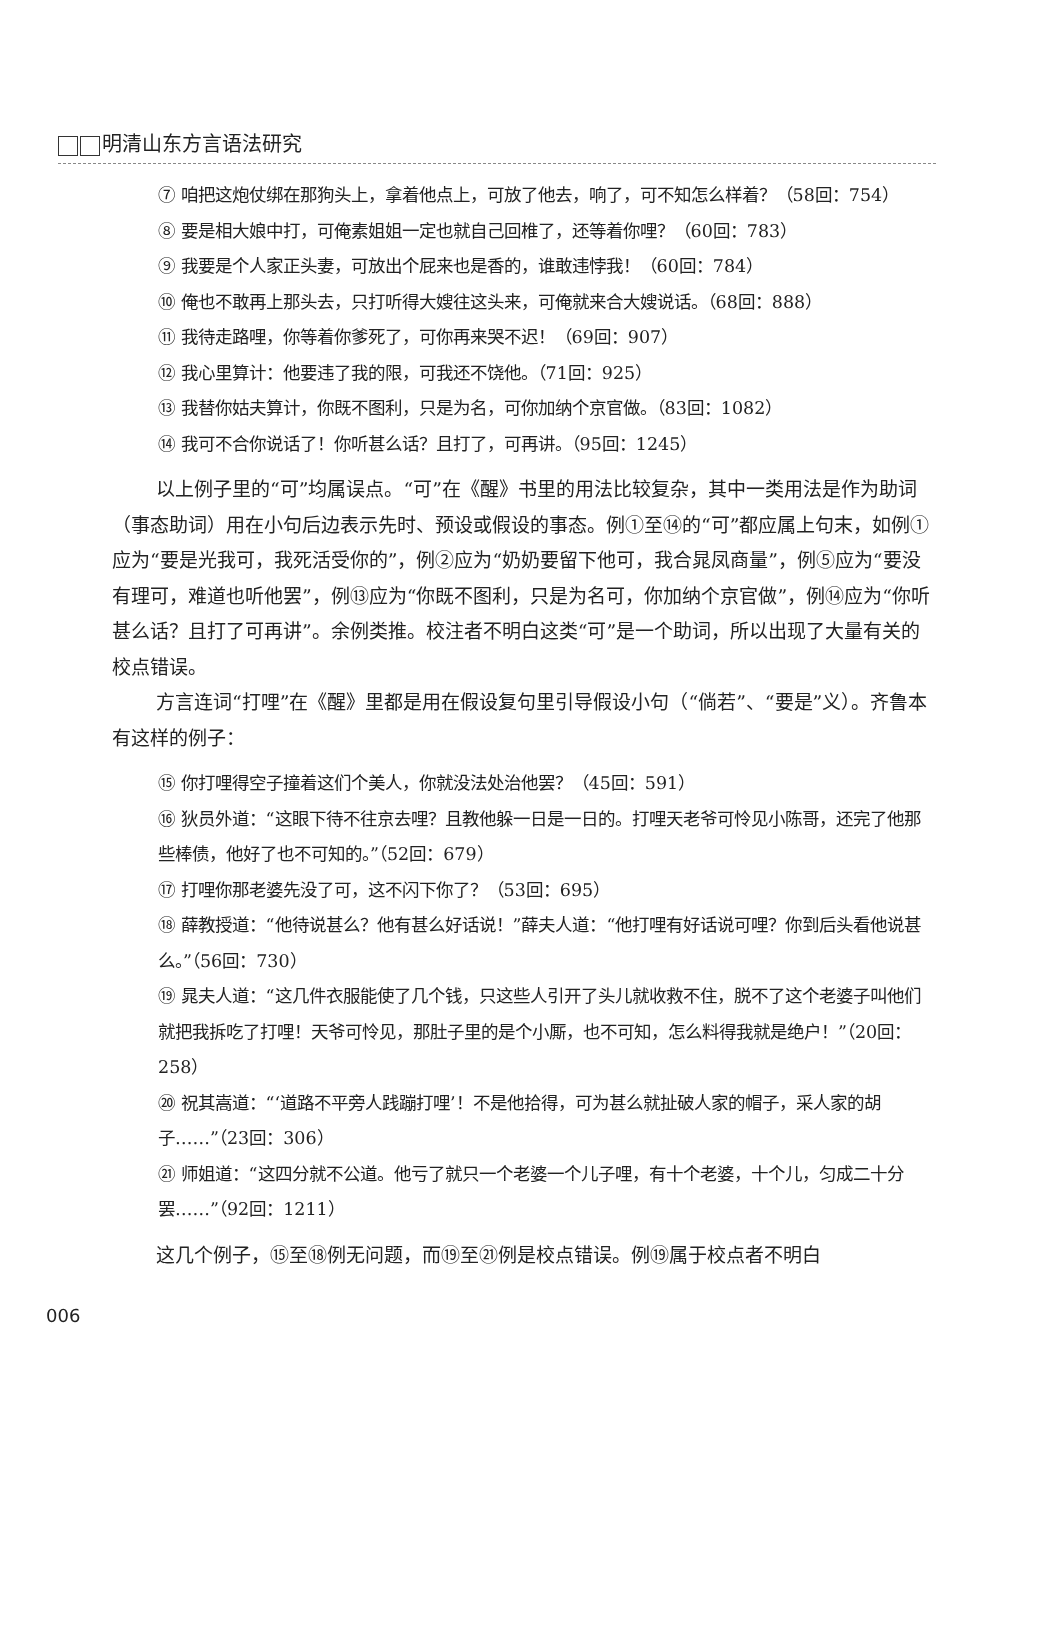明清山东方言语法研究
⑦ 咱把这炮仗绑在那狗头上，拿着他点上，可放了他去，响了，可不知怎么样着？（58回：754）
⑧ 要是相大娘中打，可俺素姐姐一定也就自己回椎了，还等着你哩？（60回：783）
⑨ 我要是个人家正头妻，可放出个屁来也是香的，谁敢违悖我！（60回：784）
⑩ 俺也不敢再上那头去，只打听得大嫂往这头来，可俺就来合大嫂说话。（68回：888）
⑪ 我待走路哩，你等着你爹死了，可你再来哭不迟！（69回：907）
⑫ 我心里算计：他要违了我的限，可我还不饶他。（71回：925）
⑬ 我替你姑夫算计，你既不图利，只是为名，可你加纳个京官做。（83回：1082）
⑭ 我可不合你说话了！你听甚么话？且打了，可再讲。（95回：1245）
以上例子里的“可”均属误点。“可”在《醒》书里的用法比较复杂，其中一类用法是作为助词（事态助词）用在小句后边表示先时、预设或假设的事态。例①至⑭的“可”都应属上句末，如例①应为“要是光我可，我死活受你的”，例②应为“奶奶要留下他可，我合晁凤商量”，例⑤应为“要没有理可，难道也听他罢”，例⑬应为“你既不图利，只是为名可，你加纳个京官做”，例⑭应为“你听甚么话？且打了可再讲”。余例类推。校注者不明白这类“可”是一个助词，所以出现了大量有关的校点错误。
方言连词“打哩”在《醒》里都是用在假设复句里引导假设小句（“倘若”、“要是”义）。齐鲁本有这样的例子：
⑮ 你打哩得空子撞着这们个美人，你就没法处治他罢？（45回：591）
⑯ 狄员外道：“这眼下待不往京去哩？且教他躲一日是一日的。打哩天老爷可怜见小陈哥，还完了他那些棒债，他好了也不可知的。”（52回：679）
⑰ 打哩你那老婆先没了可，这不闪下你了？（53回：695）
⑱ 薛教授道：“他待说甚么？他有甚么好话说！”薛夫人道：“他打哩有好话说可哩？你到后头看他说甚么。”（56回：730）
⑲ 晁夫人道：“这几件衣服能使了几个钱，只这些人引开了头儿就收救不住，脱不了这个老婆子叫他们就把我拆吃了打哩！天爷可怜见，那肚子里的是个小厮，也不可知，怎么料得我就是绝户！”（20回：258）
⑳ 祝其嵩道：“‘道路不平旁人践蹦打哩’！不是他拾得，可为甚么就扯破人家的帽子，采人家的胡子……”（23回：306）
㉑ 师姐道：“这四分就不公道。他亏了就只一个老婆一个儿子哩，有十个老婆，十个儿，匀成二十分罢……”（92回：1211）
这几个例子，⑮至⑱例无问题，而⑲至㉑例是校点错误。例⑲属于校点者不明白
006